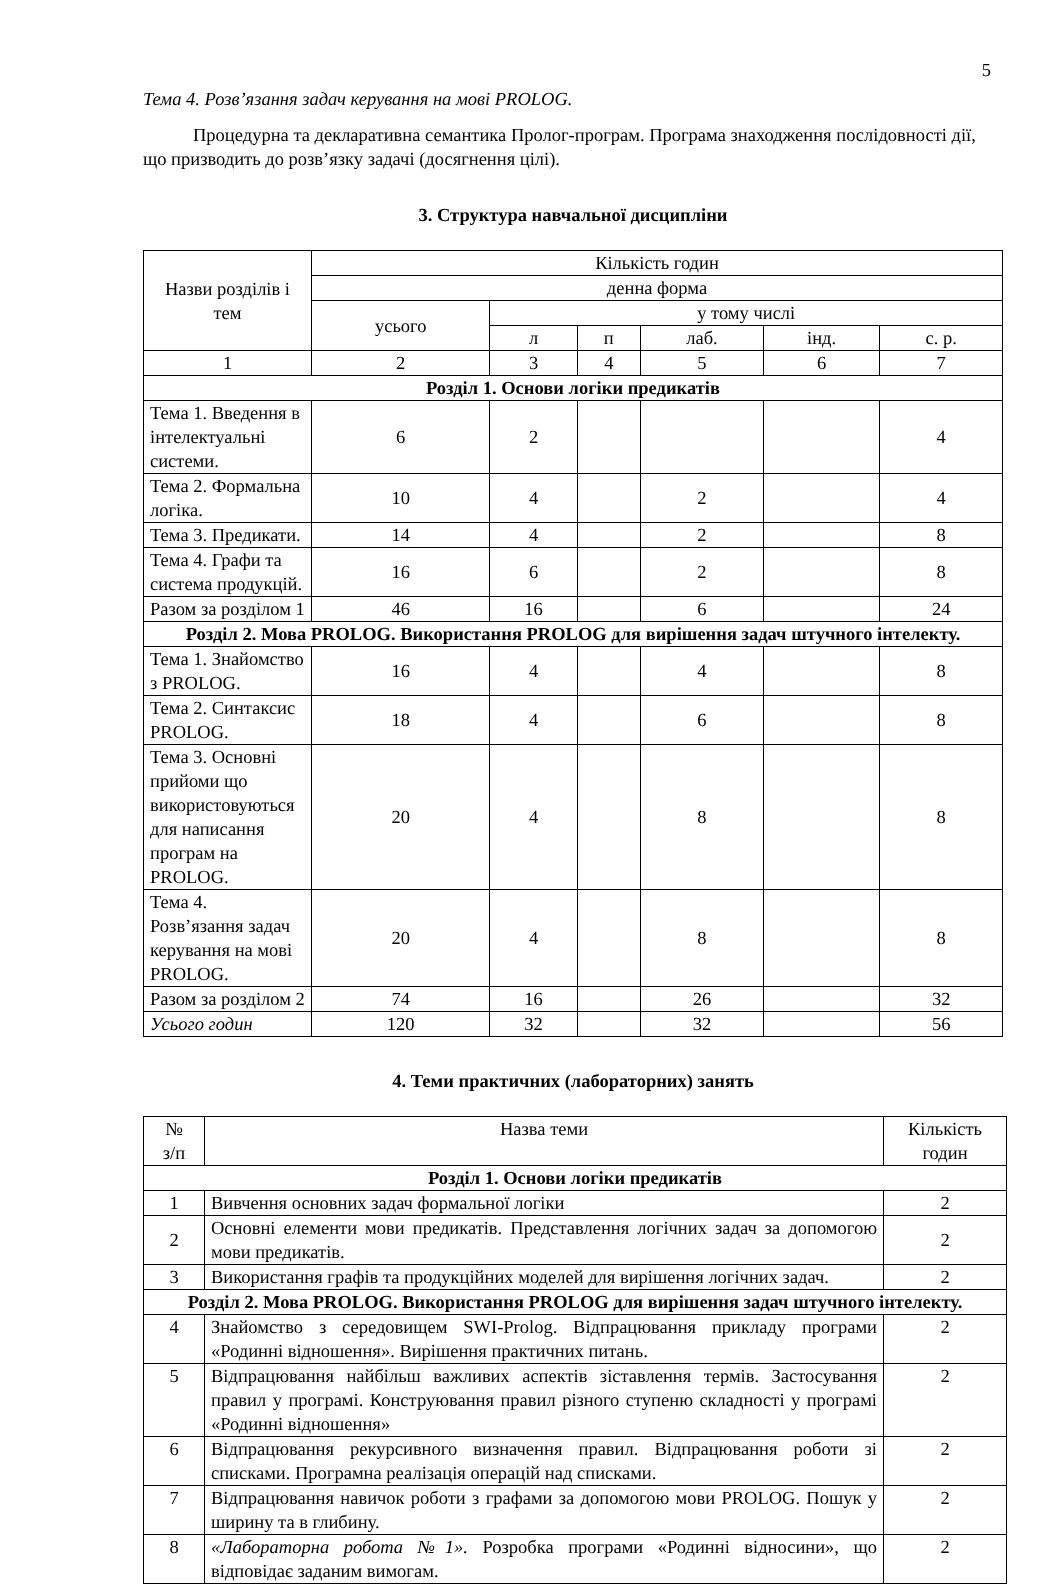5
Тема 4. Розв’язання задач керування на мові PROLOG.
Процедурна та декларативна семантика Пролог-програм. Програма знаходження послідовності дії, що призводить до розв’язку задачі (досягнення цілі).
3. Структура навчальної дисципліни
| Назви розділів і тем | Кількість годин | | | | | |
| | денна форма | | | | | |
| | усього | у тому числі | | | | |
| | | л | п | лаб. | інд. | с. р. |
| 1 | 2 | 3 | 4 | 5 | 6 | 7 |
| Розділ 1. Основи логіки предикатів | | | | | | |
| Тема 1. Введення в інтелектуальні системи. | 6 | 2 | | | | 4 |
| Тема 2. Формальна логіка. | 10 | 4 | | 2 | | 4 |
| Тема 3. Предикати. | 14 | 4 | | 2 | | 8 |
| Тема 4. Графи та система продукцій. | 16 | 6 | | 2 | | 8 |
| Разом за розділом 1 | 46 | 16 | | 6 | | 24 |
| Розділ 2. Мова PROLOG. Використання PROLOG для вирішення задач штучного інтелекту. | | | | | | |
| Тема 1. Знайомство з PROLOG. | 16 | 4 | | 4 | | 8 |
| Тема 2. Синтаксис PROLOG. | 18 | 4 | | 6 | | 8 |
| Тема 3. Основні прийоми що використовуються для написання програм на PROLOG. | 20 | 4 | | 8 | | 8 |
| Тема 4. Розв’язання задач керування на мові PROLOG. | 20 | 4 | | 8 | | 8 |
| Разом за розділом 2 | 74 | 16 | | 26 | | 32 |
| Усього годин | 120 | 32 | | 32 | | 56 |
4. Теми практичних (лабораторних) занять
| № з/п | Назва теми | Кількість годин |
| Розділ 1. Основи логіки предикатів | | |
| 1 | Вивчення основних задач формальної логіки | 2 |
| 2 | Основні елементи мови предикатів. Представлення логічних задач за допомогою мови предикатів. | 2 |
| 3 | Використання графів та продукційних моделей для вирішення логічних задач. | 2 |
| Розділ 2. Мова PROLOG. Використання PROLOG для вирішення задач штучного інтелекту. | | |
| 4 | Знайомство з середовищем SWI-Prolog. Відпрацювання прикладу програми «Родинні відношення». Вирішення практичних питань. | 2 |
| 5 | Відпрацювання найбільш важливих аспектів зіставлення термів. Застосування правил у програмі. Конструювання правил різного ступеню складності у програмі «Родинні відношення» | 2 |
| 6 | Відпрацювання рекурсивного визначення правил. Відпрацювання роботи зі списками. Програмна реалізація операцій над списками. | 2 |
| 7 | Відпрацювання навичок роботи з графами за допомогою мови PROLOG. Пошук у ширину та в глибину. | 2 |
| 8 | «Лабораторна робота №1». Розробка програми «Родинні відносини», що відповідає заданим вимогам. | 2 |